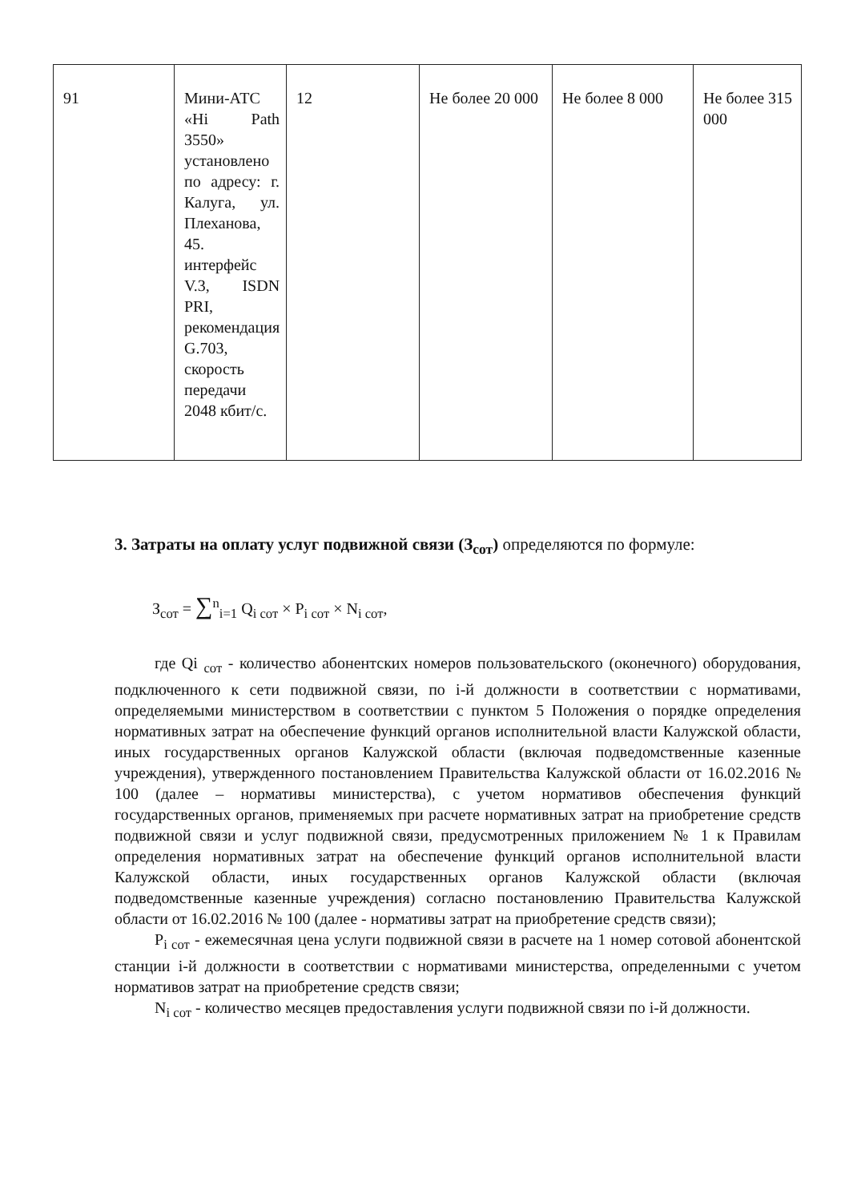| 91 | Мини-АТС «Hi Path 3550» установлено по адресу: г. Калуга, ул. Плеханова, 45. интерфейс V.3, ISDN PRI, рекомендация G.703, скорость передачи 2048 кбит/с. | 12 | Не более 20 000 | Не более 8 000 | Не более 315 000 |
3. Затраты на оплату услуг подвижной связи (З<sub>сот</sub>) определяются по формуле:
З<sub>сот</sub> = ∑<sup>n</sup><sub>i=1</sub> Q<sub>i сот</sub> × P<sub>i сот</sub> × N<sub>i сот</sub>,
где Qi <sub>сот</sub> - количество абонентских номеров пользовательского (оконечного) оборудования, подключенного к сети подвижной связи, по i-й должности в соответствии с нормативами, определяемыми министерством в соответствии с пунктом 5 Положения о порядке определения нормативных затрат на обеспечение функций органов исполнительной власти Калужской области, иных государственных органов Калужской области (включая подведомственные казенные учреждения), утвержденного постановлением Правительства Калужской области от 16.02.2016 № 100 (далее – нормативы министерства), с учетом нормативов обеспечения функций государственных органов, применяемых при расчете нормативных затрат на приобретение средств подвижной связи и услуг подвижной связи, предусмотренных приложением № 1 к Правилам определения нормативных затрат на обеспечение функций органов исполнительной власти Калужской области, иных государственных органов Калужской области (включая подведомственные казенные учреждения) согласно постановлению Правительства Калужской области от 16.02.2016 № 100 (далее - нормативы затрат на приобретение средств связи);
P<sub>i сот</sub> - ежемесячная цена услуги подвижной связи в расчете на 1 номер сотовой абонентской станции i-й должности в соответствии с нормативами министерства, определенными с учетом нормативов затрат на приобретение средств связи;
N<sub>i сот</sub> - количество месяцев предоставления услуги подвижной связи по i-й должности.